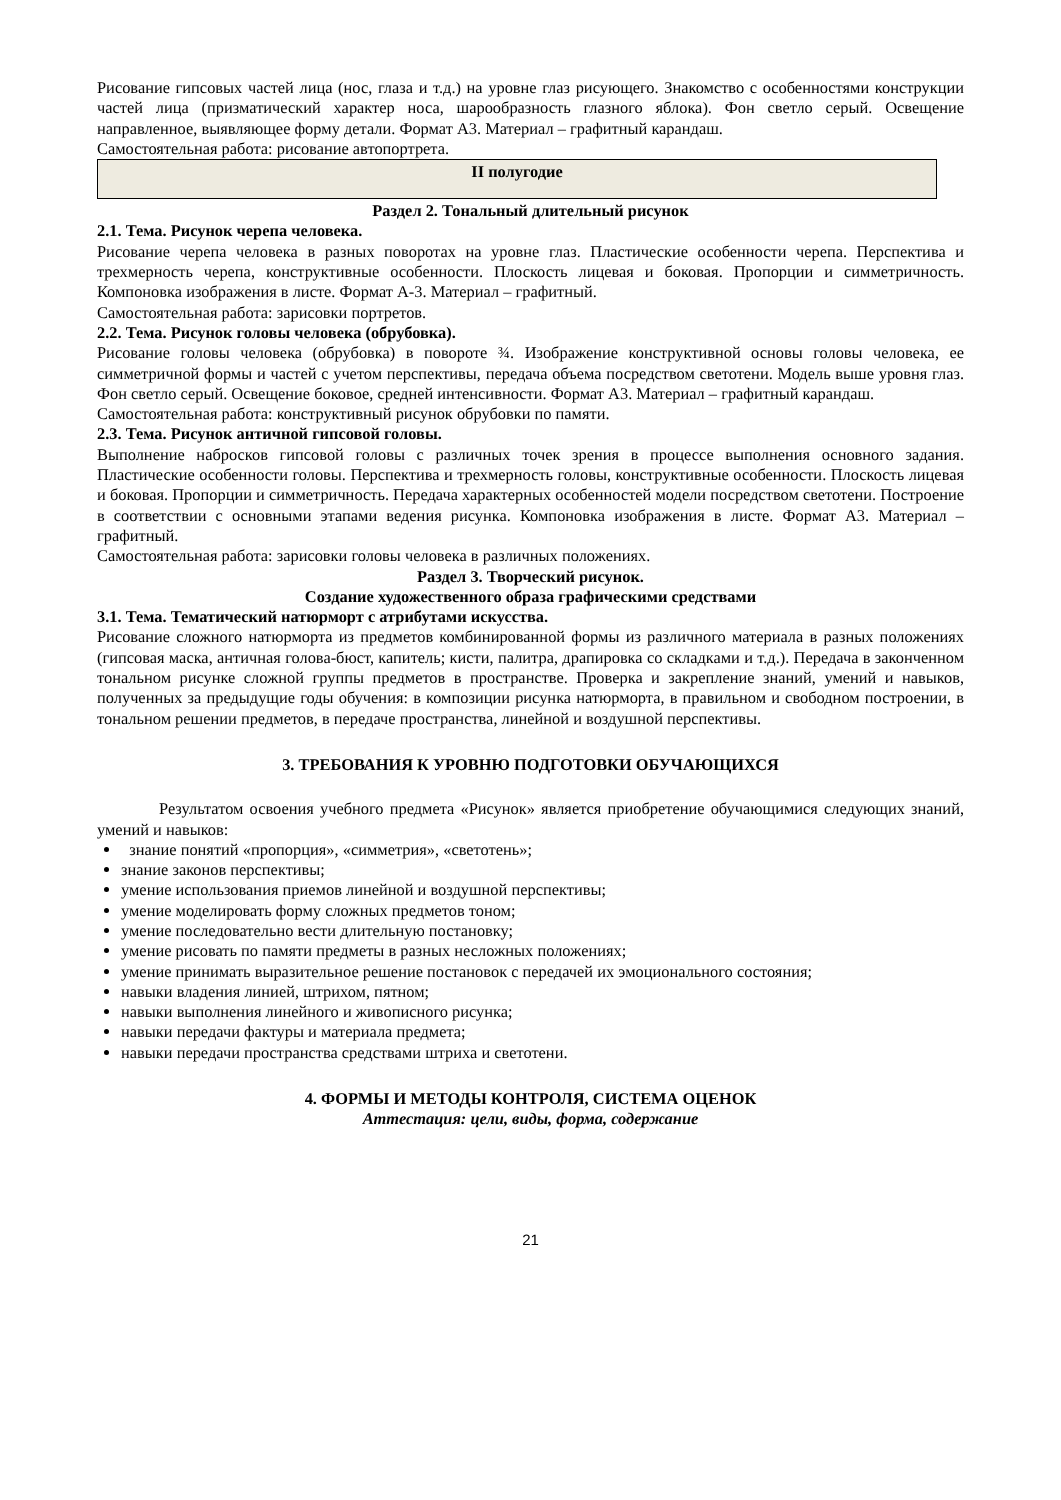Рисование гипсовых частей лица (нос, глаза и т.д.) на уровне глаз рисующего. Знакомство с особенностями конструкции частей лица (призматический характер носа, шарообразность глазного яблока). Фон светло серый. Освещение направленное, выявляющее форму детали. Формат А3. Материал – графитный карандаш.
Самостоятельная работа: рисование автопортрета.
II полугодие
Раздел 2. Тональный длительный рисунок
2.1. Тема. Рисунок черепа человека.
Рисование черепа человека в разных поворотах на уровне глаз. Пластические особенности черепа. Перспектива и трехмерность черепа, конструктивные особенности. Плоскость лицевая и боковая. Пропорции и симметричность. Компоновка изображения в листе. Формат А-3. Материал – графитный.
Самостоятельная работа: зарисовки портретов.
2.2. Тема. Рисунок головы человека (обрубовка).
Рисование головы человека (обрубовка) в повороте ¾. Изображение конструктивной основы головы человека, ее симметричной формы и частей с учетом перспективы, передача объема посредством светотени. Модель выше уровня глаз. Фон светло серый. Освещение боковое, средней интенсивности. Формат А3. Материал – графитный карандаш.
Самостоятельная работа: конструктивный рисунок обрубовки по памяти.
2.3. Тема. Рисунок античной гипсовой головы.
Выполнение набросков гипсовой головы с различных точек зрения в процессе выполнения основного задания. Пластические особенности головы. Перспектива и трехмерность головы, конструктивные особенности. Плоскость лицевая и боковая. Пропорции и симметричность. Передача характерных особенностей модели посредством светотени. Построение в соответствии с основными этапами ведения рисунка. Компоновка изображения в листе. Формат А3. Материал – графитный.
Самостоятельная работа: зарисовки головы человека в различных положениях.
Раздел 3. Творческий рисунок.
Создание художественного образа графическими средствами
3.1. Тема. Тематический натюрморт с атрибутами искусства.
Рисование сложного натюрморта из предметов комбинированной формы из различного материала в разных положениях (гипсовая маска, античная голова-бюст, капитель; кисти, палитра, драпировка со складками и т.д.). Передача в законченном тональном рисунке сложной группы предметов в пространстве. Проверка и закрепление знаний, умений и навыков, полученных за предыдущие годы обучения: в композиции рисунка натюрморта, в правильном и свободном построении, в тональном решении предметов, в передаче пространства, линейной и воздушной перспективы.
3. ТРЕБОВАНИЯ К УРОВНЮ ПОДГОТОВКИ ОБУЧАЮЩИХСЯ
Результатом освоения учебного предмета «Рисунок» является приобретение обучающимися следующих знаний, умений и навыков:
знание понятий «пропорция», «симметрия», «светотень»;
знание законов перспективы;
умение использования приемов линейной и воздушной перспективы;
умение моделировать форму сложных предметов тоном;
умение последовательно вести длительную постановку;
умение рисовать по памяти предметы в разных несложных положениях;
умение принимать выразительное решение постановок с передачей их эмоционального состояния;
навыки владения линией, штрихом, пятном;
навыки выполнения линейного и живописного рисунка;
навыки передачи фактуры и материала предмета;
навыки передачи пространства средствами штриха и светотени.
4. ФОРМЫ И МЕТОДЫ КОНТРОЛЯ, СИСТЕМА ОЦЕНОК
Аттестация: цели, виды, форма, содержание
21